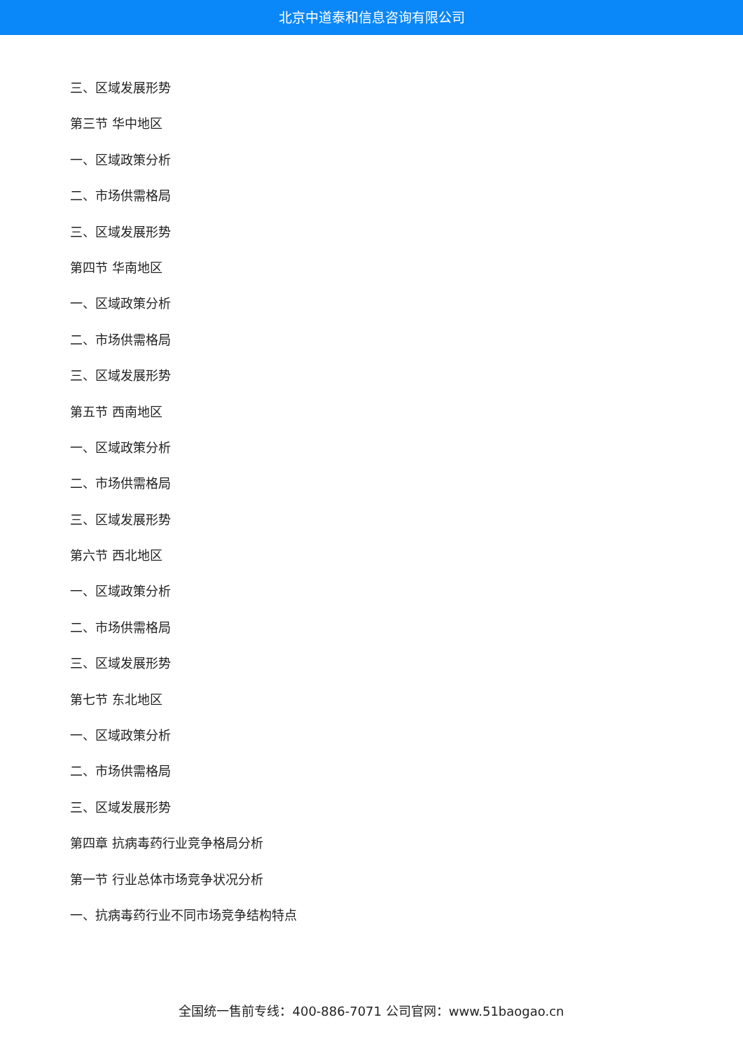北京中道泰和信息咨询有限公司
三、区域发展形势
第三节 华中地区
一、区域政策分析
二、市场供需格局
三、区域发展形势
第四节 华南地区
一、区域政策分析
二、市场供需格局
三、区域发展形势
第五节 西南地区
一、区域政策分析
二、市场供需格局
三、区域发展形势
第六节 西北地区
一、区域政策分析
二、市场供需格局
三、区域发展形势
第七节 东北地区
一、区域政策分析
二、市场供需格局
三、区域发展形势
第四章 抗病毒药行业竞争格局分析
第一节 行业总体市场竞争状况分析
一、抗病毒药行业不同市场竞争结构特点
全国统一售前专线：400-886-7071 公司官网：www.51baogao.cn